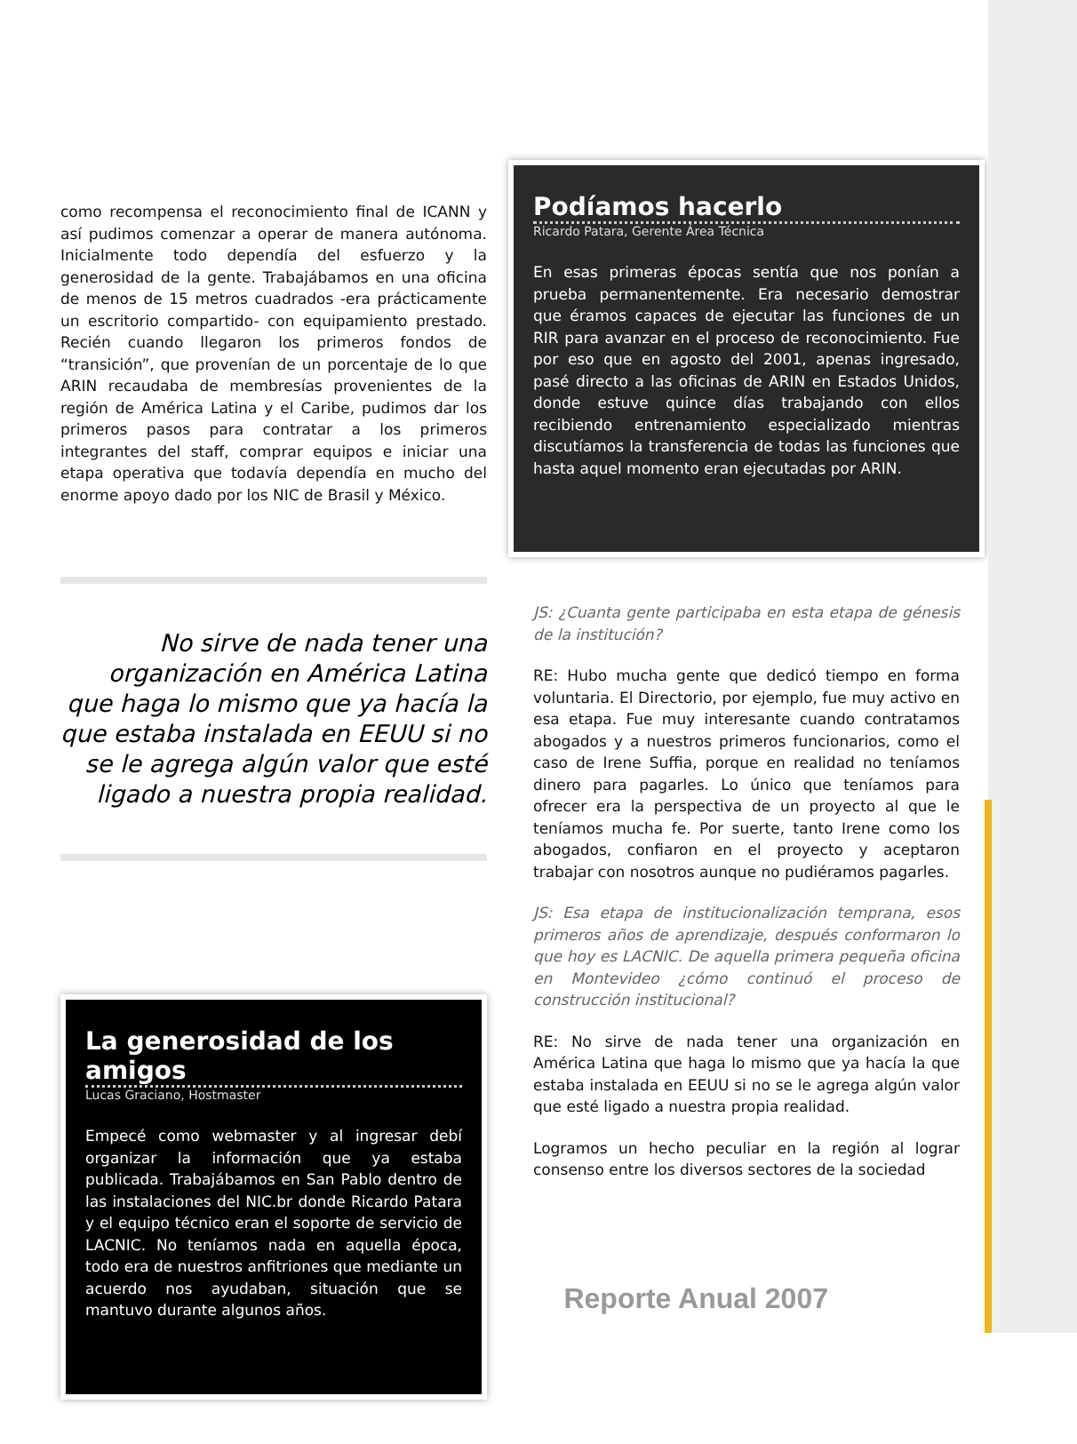como recompensa el reconocimiento final de ICANN y así pudimos comenzar a operar de manera autónoma. Inicialmente todo dependía del esfuerzo y la generosidad de la gente. Trabajábamos en una oficina de menos de 15 metros cuadrados -era prácticamente un escritorio compartido- con equipamiento prestado. Recién cuando llegaron los primeros fondos de “transición”, que provenían de un porcentaje de lo que ARIN recaudaba de membresías provenientes de la región de América Latina y el Caribe, pudimos dar los primeros pasos para contratar a los primeros integrantes del staff, comprar equipos e iniciar una etapa operativa que todavía dependía en mucho del enorme apoyo dado por los NIC de Brasil y México.
No sirve de nada tener una organización en América Latina que haga lo mismo que ya hacía la que estaba instalada en EEUU si no se le agrega algún valor que esté ligado a nuestra propia realidad.
La generosidad de los amigos
Lucas Graciano, Hostmaster
Empecé como webmaster y al ingresar debí organizar la información que ya estaba publicada. Trabajábamos en San Pablo dentro de las instalaciones del NIC.br donde Ricardo Patara y el equipo técnico eran el soporte de servicio de LACNIC. No teníamos nada en aquella época, todo era de nuestros anfitriones que mediante un acuerdo nos ayudaban, situación que se mantuvo durante algunos años.
Podíamos hacerlo
Ricardo Patara, Gerente Área Técnica
En esas primeras épocas sentía que nos ponían a prueba permanentemente. Era necesario demostrar que éramos capaces de ejecutar las funciones de un RIR para avanzar en el proceso de reconocimiento. Fue por eso que en agosto del 2001, apenas ingresado, pasé directo a las oficinas de ARIN en Estados Unidos, donde estuve quince días trabajando con ellos recibiendo entrenamiento especializado mientras discutíamos la transferencia de todas las funciones que hasta aquel momento eran ejecutadas por ARIN.
JS: ¿Cuanta gente participaba en esta etapa de génesis de la institución?
RE: Hubo mucha gente que dedicó tiempo en forma voluntaria. El Directorio, por ejemplo, fue muy activo en esa etapa. Fue muy interesante cuando contratamos abogados y a nuestros primeros funcionarios, como el caso de Irene Suffia, porque en realidad no teníamos dinero para pagarles. Lo único que teníamos para ofrecer era la perspectiva de un proyecto al que le teníamos mucha fe. Por suerte, tanto Irene como los abogados, confiaron en el proyecto y aceptaron trabajar con nosotros aunque no pudiéramos pagarles.
JS: Esa etapa de institucionalización temprana, esos primeros años de aprendizaje, después conformaron lo que hoy es LACNIC. De aquella primera pequeña oficina en Montevideo ¿cómo continuó el proceso de construcción institucional?
RE: No sirve de nada tener una organización en América Latina que haga lo mismo que ya hacía la que estaba instalada en EEUU si no se le agrega algún valor que esté ligado a nuestra propia realidad.
Logramos un hecho peculiar en la región al lograr consenso entre los diversos sectores de la sociedad
Reporte Anual 2007